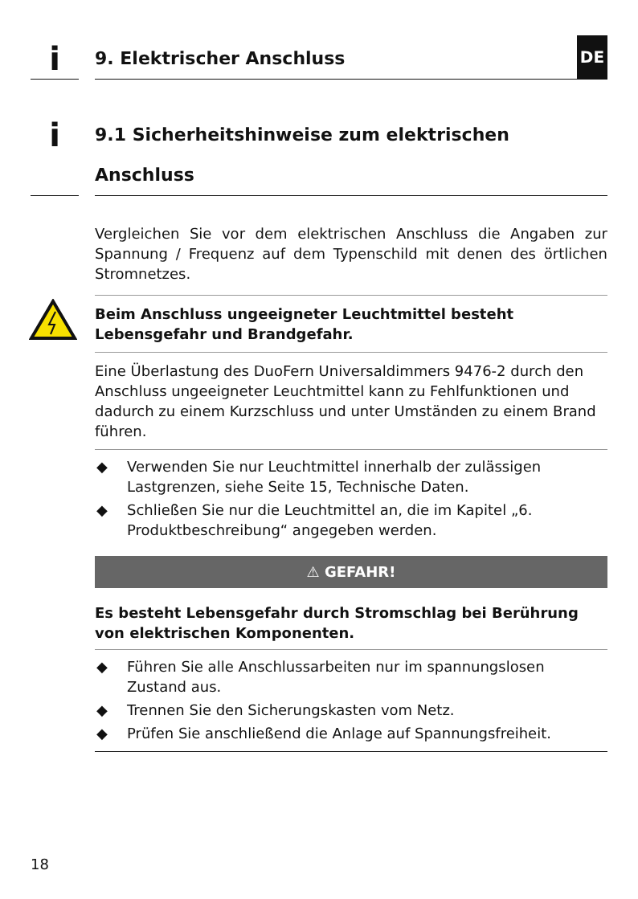DE
i
9. Elektrischer Anschluss
i
9.1 Sicherheitshinweise zum elektrischen Anschluss
Vergleichen Sie vor dem elektrischen Anschluss die Angaben zur Spannung / Frequenz auf dem Typenschild mit denen des örtlichen Stromnetzes.
Beim Anschluss ungeeigneter Leuchtmittel besteht Lebensgefahr und Brandgefahr.
Eine Überlastung des DuoFern Universaldimmers 9476-2 durch den Anschluss ungeeigneter Leuchtmittel kann zu Fehlfunktionen und dadurch zu einem Kurzschluss und unter Umständen zu einem Brand führen.
◆ Verwenden Sie nur Leuchtmittel innerhalb der zulässigen Lastgrenzen, siehe Seite 15, Technische Daten.
◆ Schließen Sie nur die Leuchtmittel an, die im Kapitel „6. Produktbeschreibung“ angegeben werden.
⚠ GEFAHR!
Es besteht Lebensgefahr durch Stromschlag bei Berührung von elektrischen Komponenten.
◆ Führen Sie alle Anschlussarbeiten nur im spannungslosen Zustand aus.
◆ Trennen Sie den Sicherungskasten vom Netz.
◆ Prüfen Sie anschließend die Anlage auf Spannungsfreiheit.
18